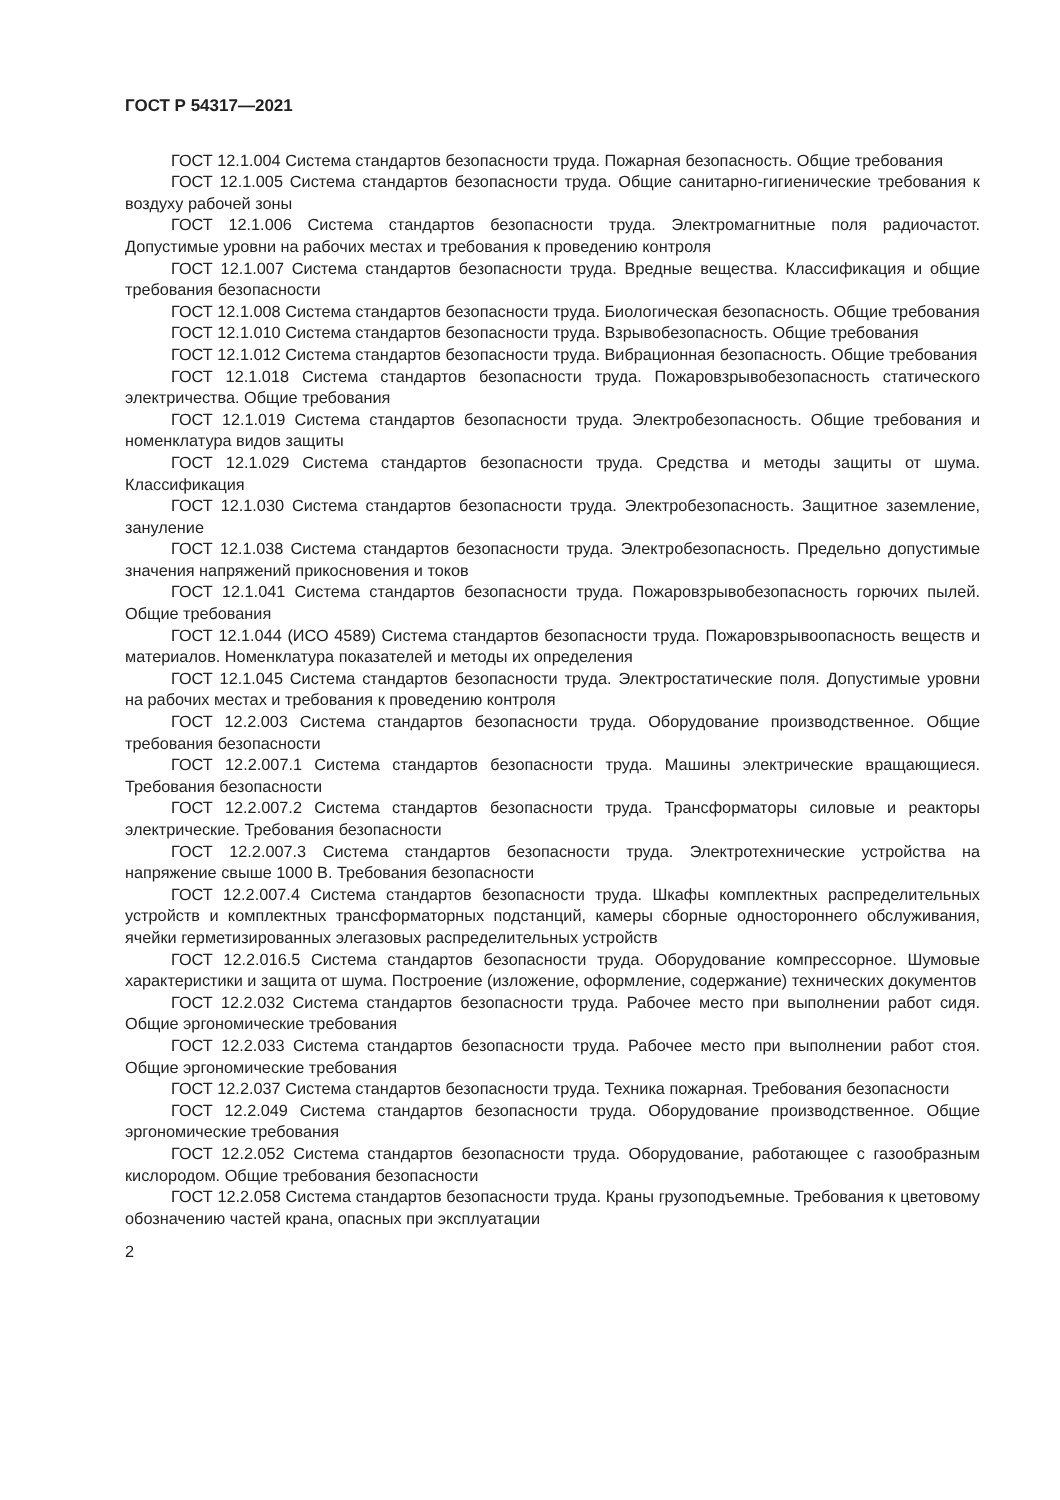ГОСТ Р 54317—2021
ГОСТ 12.1.004 Система стандартов безопасности труда. Пожарная безопасность. Общие требования
ГОСТ 12.1.005 Система стандартов безопасности труда. Общие санитарно-гигиенические требования к воздуху рабочей зоны
ГОСТ 12.1.006 Система стандартов безопасности труда. Электромагнитные поля радиочастот. Допустимые уровни на рабочих местах и требования к проведению контроля
ГОСТ 12.1.007 Система стандартов безопасности труда. Вредные вещества. Классификация и общие требования безопасности
ГОСТ 12.1.008 Система стандартов безопасности труда. Биологическая безопасность. Общие требования
ГОСТ 12.1.010 Система стандартов безопасности труда. Взрывобезопасность. Общие требования
ГОСТ 12.1.012 Система стандартов безопасности труда. Вибрационная безопасность. Общие требования
ГОСТ 12.1.018 Система стандартов безопасности труда. Пожаровзрывобезопасность статического электричества. Общие требования
ГОСТ 12.1.019 Система стандартов безопасности труда. Электробезопасность. Общие требования и номенклатура видов защиты
ГОСТ 12.1.029 Система стандартов безопасности труда. Средства и методы защиты от шума. Классификация
ГОСТ 12.1.030 Система стандартов безопасности труда. Электробезопасность. Защитное заземление, зануление
ГОСТ 12.1.038 Система стандартов безопасности труда. Электробезопасность. Предельно допустимые значения напряжений прикосновения и токов
ГОСТ 12.1.041 Система стандартов безопасности труда. Пожаровзрывобезопасность горючих пылей. Общие требования
ГОСТ 12.1.044 (ИСО 4589) Система стандартов безопасности труда. Пожаровзрывоопасность веществ и материалов. Номенклатура показателей и методы их определения
ГОСТ 12.1.045 Система стандартов безопасности труда. Электростатические поля. Допустимые уровни на рабочих местах и требования к проведению контроля
ГОСТ 12.2.003 Система стандартов безопасности труда. Оборудование производственное. Общие требования безопасности
ГОСТ 12.2.007.1 Система стандартов безопасности труда. Машины электрические вращающиеся. Требования безопасности
ГОСТ 12.2.007.2 Система стандартов безопасности труда. Трансформаторы силовые и реакторы электрические. Требования безопасности
ГОСТ 12.2.007.3 Система стандартов безопасности труда. Электротехнические устройства на напряжение свыше 1000 В. Требования безопасности
ГОСТ 12.2.007.4 Система стандартов безопасности труда. Шкафы комплектных распределительных устройств и комплектных трансформаторных подстанций, камеры сборные одностороннего обслуживания, ячейки герметизированных элегазовых распределительных устройств
ГОСТ 12.2.016.5 Система стандартов безопасности труда. Оборудование компрессорное. Шумовые характеристики и защита от шума. Построение (изложение, оформление, содержание) технических документов
ГОСТ 12.2.032 Система стандартов безопасности труда. Рабочее место при выполнении работ сидя. Общие эргономические требования
ГОСТ 12.2.033 Система стандартов безопасности труда. Рабочее место при выполнении работ стоя. Общие эргономические требования
ГОСТ 12.2.037 Система стандартов безопасности труда. Техника пожарная. Требования безопасности
ГОСТ 12.2.049 Система стандартов безопасности труда. Оборудование производственное. Общие эргономические требования
ГОСТ 12.2.052 Система стандартов безопасности труда. Оборудование, работающее с газообразным кислородом. Общие требования безопасности
ГОСТ 12.2.058 Система стандартов безопасности труда. Краны грузоподъемные. Требования к цветовому обозначению частей крана, опасных при эксплуатации
2